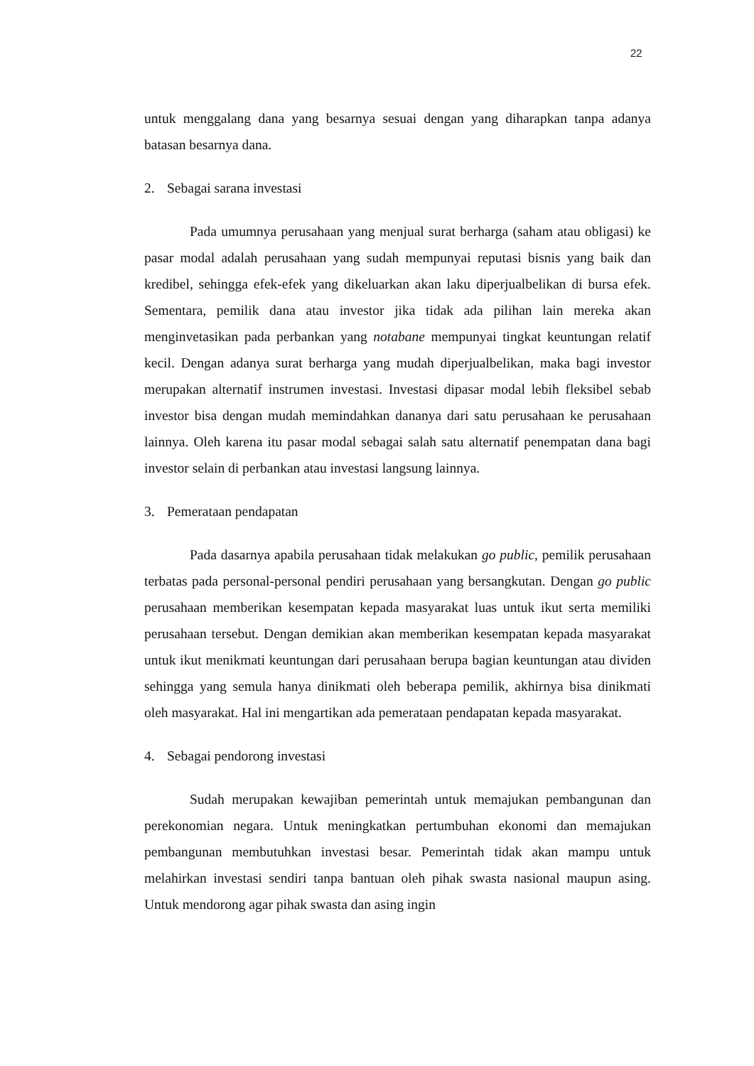22
untuk menggalang dana yang besarnya sesuai dengan yang diharapkan tanpa adanya batasan besarnya dana.
2. Sebagai sarana investasi
Pada umumnya perusahaan yang menjual surat berharga (saham atau obligasi) ke pasar modal adalah perusahaan yang sudah mempunyai reputasi bisnis yang baik dan kredibel, sehingga efek-efek yang dikeluarkan akan laku diperjualbelikan di bursa efek. Sementara, pemilik dana atau investor jika tidak ada pilihan lain mereka akan menginvetasikan pada perbankan yang notabane mempunyai tingkat keuntungan relatif kecil. Dengan adanya surat berharga yang mudah diperjualbelikan, maka bagi investor merupakan alternatif instrumen investasi. Investasi dipasar modal lebih fleksibel sebab investor bisa dengan mudah memindahkan dananya dari satu perusahaan ke perusahaan lainnya. Oleh karena itu pasar modal sebagai salah satu alternatif penempatan dana bagi investor selain di perbankan atau investasi langsung lainnya.
3. Pemerataan pendapatan
Pada dasarnya apabila perusahaan tidak melakukan go public, pemilik perusahaan terbatas pada personal-personal pendiri perusahaan yang bersangkutan. Dengan go public perusahaan memberikan kesempatan kepada masyarakat luas untuk ikut serta memiliki perusahaan tersebut. Dengan demikian akan memberikan kesempatan kepada masyarakat untuk ikut menikmati keuntungan dari perusahaan berupa bagian keuntungan atau dividen sehingga yang semula hanya dinikmati oleh beberapa pemilik, akhirnya bisa dinikmati oleh masyarakat. Hal ini mengartikan ada pemerataan pendapatan kepada masyarakat.
4. Sebagai pendorong investasi
Sudah merupakan kewajiban pemerintah untuk memajukan pembangunan dan perekonomian negara. Untuk meningkatkan pertumbuhan ekonomi dan memajukan pembangunan membutuhkan investasi besar. Pemerintah tidak akan mampu untuk melahirkan investasi sendiri tanpa bantuan oleh pihak swasta nasional maupun asing. Untuk mendorong agar pihak swasta dan asing ingin